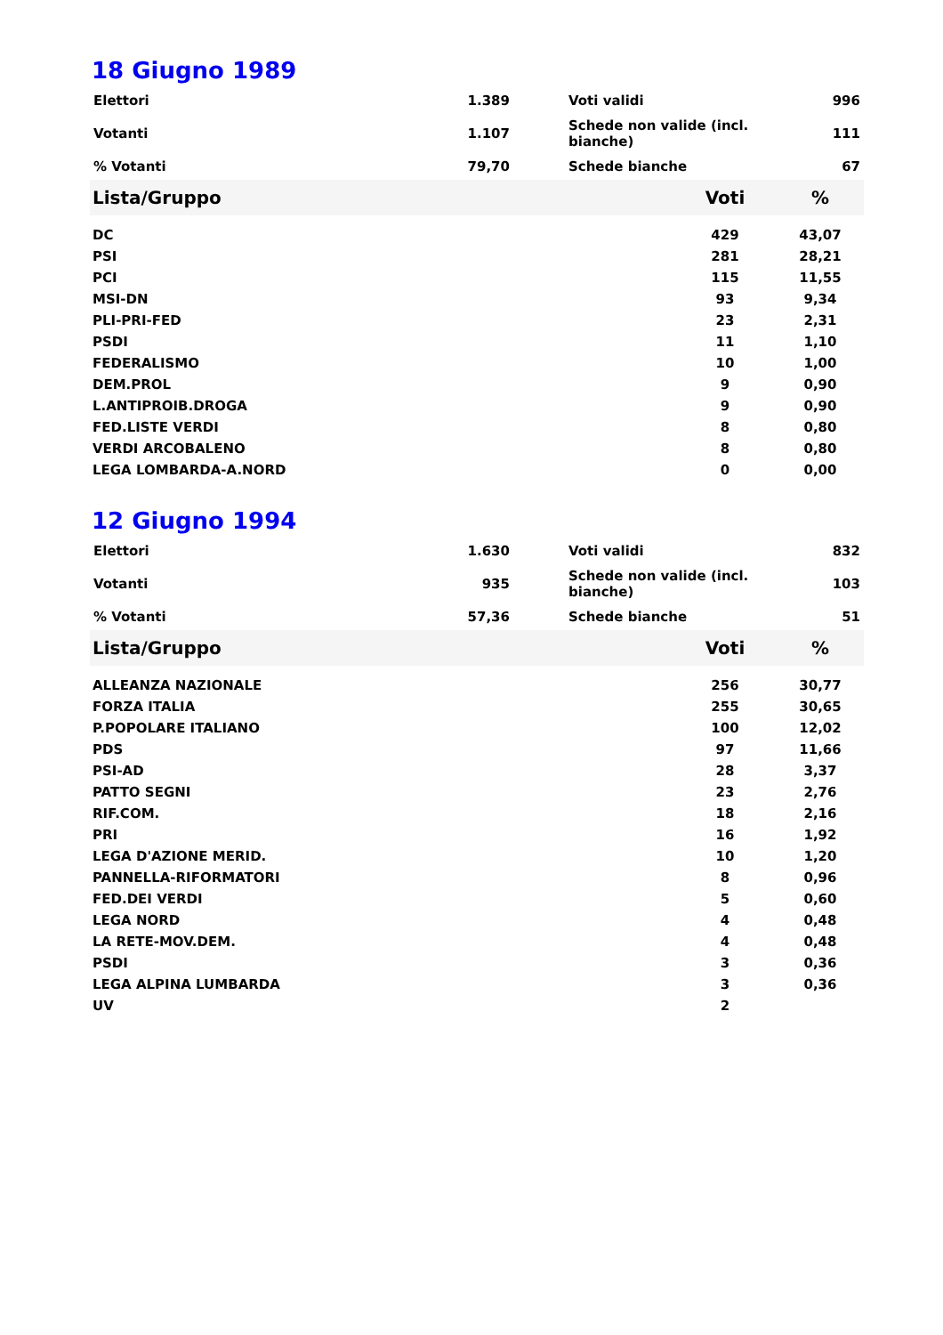18 Giugno 1989
| Elettori | 1.389 | | Voti validi | 996 |
| Votanti | 1.107 | | Schede non valide (incl. bianche) | 111 |
| % Votanti | 79,70 | | Schede bianche | 67 |
| Lista/Gruppo | Voti | % |
| --- | --- | --- |
| DC | 429 | 43,07 |
| PSI | 281 | 28,21 |
| PCI | 115 | 11,55 |
| MSI-DN | 93 | 9,34 |
| PLI-PRI-FED | 23 | 2,31 |
| PSDI | 11 | 1,10 |
| FEDERALISMO | 10 | 1,00 |
| DEM.PROL | 9 | 0,90 |
| L.ANTIPROIB.DROGA | 9 | 0,90 |
| FED.LISTE VERDI | 8 | 0,80 |
| VERDI ARCOBALENO | 8 | 0,80 |
| LEGA LOMBARDA-A.NORD | 0 | 0,00 |
12 Giugno 1994
| Elettori | 1.630 | | Voti validi | 832 |
| Votanti | 935 | | Schede non valide (incl. bianche) | 103 |
| % Votanti | 57,36 | | Schede bianche | 51 |
| Lista/Gruppo | Voti | % |
| --- | --- | --- |
| ALLEANZA NAZIONALE | 256 | 30,77 |
| FORZA ITALIA | 255 | 30,65 |
| P.POPOLARE ITALIANO | 100 | 12,02 |
| PDS | 97 | 11,66 |
| PSI-AD | 28 | 3,37 |
| PATTO SEGNI | 23 | 2,76 |
| RIF.COM. | 18 | 2,16 |
| PRI | 16 | 1,92 |
| LEGA D'AZIONE MERID. | 10 | 1,20 |
| PANNELLA-RIFORMATORI | 8 | 0,96 |
| FED.DEI VERDI | 5 | 0,60 |
| LEGA NORD | 4 | 0,48 |
| LA RETE-MOV.DEM. | 4 | 0,48 |
| PSDI | 3 | 0,36 |
| LEGA ALPINA LUMBARDA | 3 | 0,36 |
| UV | 2 | |